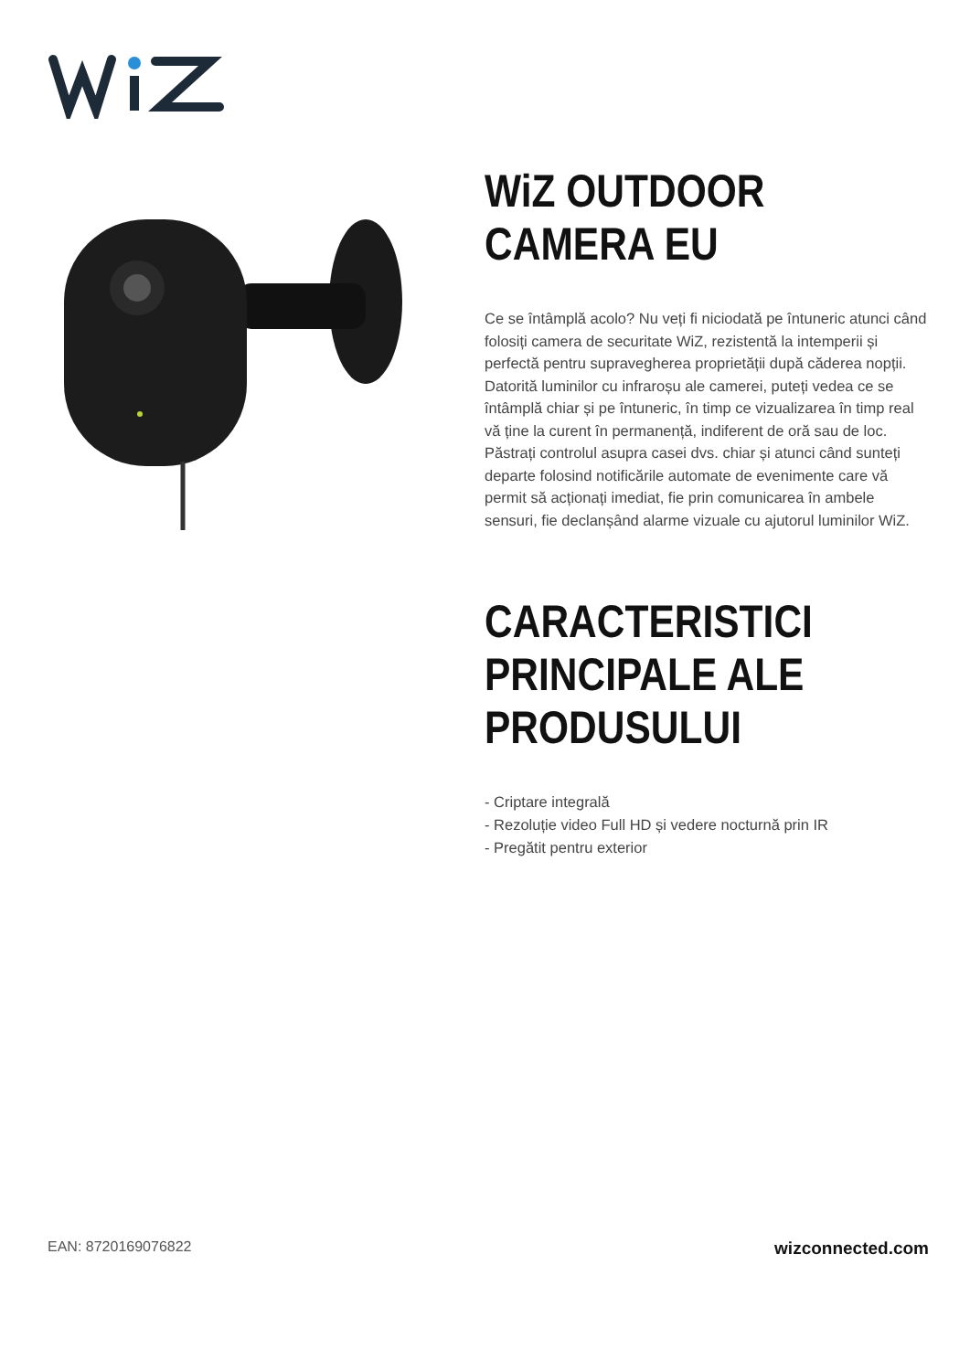WiZ OUTDOOR CAMERA EU
Ce se întâmplă acolo? Nu veți fi niciodată pe întuneric atunci când folosiți camera de securitate WiZ, rezistentă la intemperii și perfectă pentru supravegherea proprietății după căderea nopții. Datorită luminilor cu infraroșu ale camerei, puteți vedea ce se întâmplă chiar și pe întuneric, în timp ce vizualizarea în timp real vă ține la curent în permanență, indiferent de oră sau de loc. Păstrați controlul asupra casei dvs. chiar și atunci când sunteți departe folosind notificările automate de evenimente care vă permit să acționați imediat, fie prin comunicarea în ambele sensuri, fie declanșând alarme vizuale cu ajutorul luminilor WiZ.
CARACTERISTICI PRINCIPALE ALE PRODUSULUI
- Criptare integrală
- Rezoluție video Full HD și vedere nocturnă prin IR
- Pregătit pentru exterior
EAN: 8720169076822 wizconnected.com